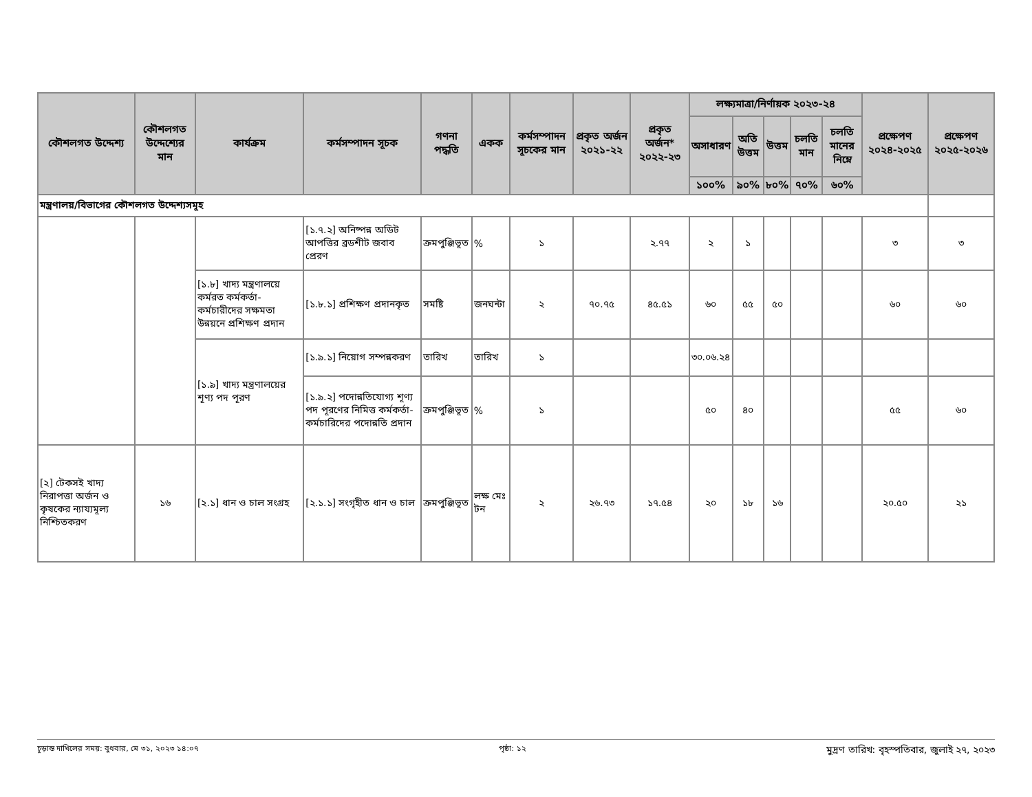| কৌশলগত উদ্দেশ্য | কৌশলগত উদ্দেশ্যের মান | কার্যক্রম | কর্মসম্পাদন সূচক | গণনা পদ্ধতি | একক | কর্মসম্পাদন সূচকের মান | প্রকৃত অর্জন ২০২১-২২ | প্রকৃত অর্জন* ২০২২-২৩ | লক্ষ্যমাত্রা/নির্ণায়ক ২০২৩-২৪ | | | | | প্রক্ষেপণ ২০২৪-২০২৫ | প্রক্ষেপণ ২০২৫-২০২৬ |
| --- | --- | --- | --- | --- | --- | --- | --- | --- | --- | --- | --- | --- | --- | --- | --- |
| | | | | | | | | | অসাধারণ | অতি উত্তম | উত্তম | চলতি মান | চলতি মানের নিম্নে | | |
| | | | | | | | | | ১০০% | ৯০% | ৮০% | ৭০% | ৬০% | | |
| মন্ত্রণালয়/বিভাগের কৌশলগত উদ্দেশ্যসমূহ | | | | | | | | | | | | | | | |
| | | | [১.৭.২] অনিষ্পন্ন অডিট আপত্তির ব্রডশীট জবাব প্রেরণ | ক্রমপুঞ্জিভূত | % | ১ | | ২.৭৭ | ২ | ১ | | | | ৩ | ৩ |
| | | [১.৮] খাদ্য মন্ত্রণালয়ে কর্মরত কর্মকর্তা-কর্মচারীদের সক্ষমতা উন্নয়নে প্রশিক্ষণ প্রদান | [১.৮.১] প্রশিক্ষণ প্রদানকৃত | সমষ্টি | জনঘন্টা | ২ | ৭০.৭৫ | ৪৫.৫১ | ৬০ | ৫৫ | ৫০ | | | ৬০ | ৬০ |
| | | [১.৯] খাদ্য মন্ত্রণালয়ের শূণ্য পদ পূরণ | [১.৯.১] নিয়োগ সম্পন্নকরণ | তারিখ | তারিখ | ১ | | | ৩০.০৬.২৪ | | | | | | |
| | | | [১.৯.২] পদোন্নতিযোগ্য শূণ্য পদ পূরণের নিমিত্ত কর্মকর্তা-কর্মচারিদের পদোন্নতি প্রদান | ক্রমপুঞ্জিভূত | % | ১ | | | ৫০ | ৪০ | | | | ৫৫ | ৬০ |
| [২] টেকসই খাদ্য নিরাপত্তা অর্জন ও কৃষকের ন্যায্যমূল্য নিশ্চিতকরণ | ১৬ | [২.১] ধান ও চাল সংগ্রহ | [২.১.১] সংগৃহীত ধান ও চাল | ক্রমপুঞ্জিভূত | লক্ষ মেঃ টন | ২ | ২৬.৭৩ | ১৭.৫৪ | ২০ | ১৮ | ১৬ | | | ২০.৫০ | ২১ |
চূড়ান্ত দাখিলের সময়: বুধবার, মে ৩১, ২০২৩ ১৪:০৭ পৃষ্ঠা: ১২ মুদ্রণ তারিখ: বৃহস্পতিবার, জুলাই ২৭, ২০২৩